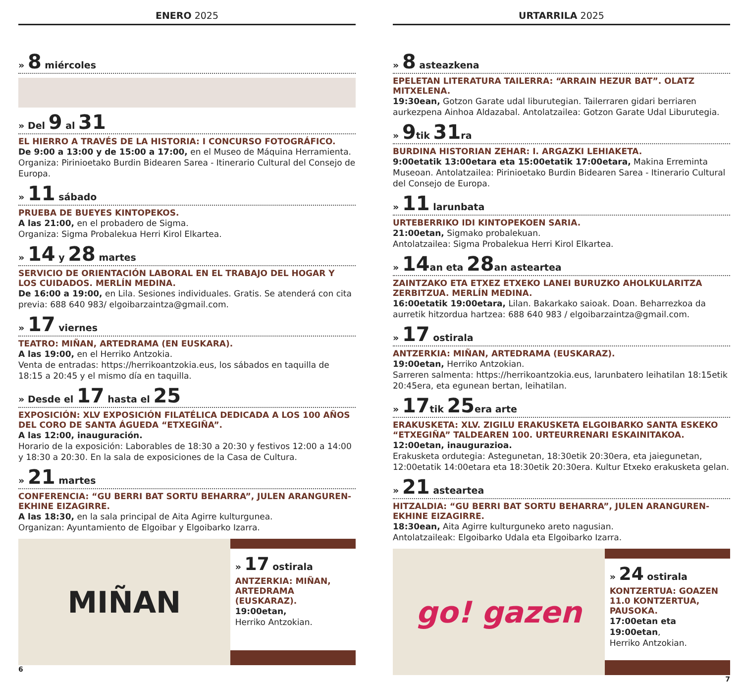ENERO 2025
» 8 miércoles
» Del 9 al 31
EL HIERRO A TRAVÉS DE LA HISTORIA: I CONCURSO FOTOGRÁFICO.
De 9:00 a 13:00 y de 15:00 a 17:00, en el Museo de Máquina Herramienta. Organiza: Pirinioetako Burdin Bidearen Sarea - Itinerario Cultural del Consejo de Europa.
» 11 sábado
PRUEBA DE BUEYES KINTOPEKOS.
A las 21:00, en el probadero de Sigma.
Organiza: Sigma Probalekua Herri Kirol Elkartea.
» 14 y 28 martes
SERVICIO DE ORIENTACIÓN LABORAL EN EL TRABAJO DEL HOGAR Y LOS CUIDADOS. MERLÍN MEDINA.
De 16:00 a 19:00, en Lila. Sesiones individuales. Gratis. Se atenderá con cita previa: 688 640 983/ elgoibarzaintza@gmail.com.
» 17 viernes
TEATRO: MIÑAN, ARTEDRAMA (EN EUSKARA).
A las 19:00, en el Herriko Antzokia.
Venta de entradas: https://herrikoantzokia.eus, los sábados en taquilla de 18:15 a 20:45 y el mismo día en taquilla.
» Desde el 17 hasta el 25
EXPOSICIÓN: XLV EXPOSICIÓN FILATÉLICA DEDICADA A LOS 100 AÑOS DEL CORO DE SANTA ÁGUEDA “ETXEGIÑA”.
A las 12:00, inauguración.
Horario de la exposición: Laborables de 18:30 a 20:30 y festivos 12:00 a 14:00 y 18:30 a 20:30. En la sala de exposiciones de la Casa de Cultura.
» 21 martes
CONFERENCIA: “GU BERRI BAT SORTU BEHARRA”, JULEN ARANGUREN-EKHINE EIZAGIRRE.
A las 18:30, en la sala principal de Aita Agirre kulturgunea.
Organizan: Ayuntamiento de Elgoibar y Elgoibarko Izarra.
MIÑAN
» 17 ostirala
ANTZERKIA: MIÑAN, ARTEDRAMA (EUSKARAZ).
19:00etan,
Herriko Antzokian.
6
URTARRILA 2025
» 8 asteazkena
EPELETAN LITERATURA TAILERRA: “ARRAIN HEZUR BAT”. OLATZ MITXELENA.
19:30ean, Gotzon Garate udal liburutegian. Tailerraren gidari berriaren aurkezpena Ainhoa Aldazabal. Antolatzailea: Gotzon Garate Udal Liburutegia.
» 9tik 31ra
BURDINA HISTORIAN ZEHAR: I. ARGAZKI LEHIAKETA.
9:00etatik 13:00etara eta 15:00etatik 17:00etara, Makina Erreminta Museoan. Antolatzailea: Pirinioetako Burdin Bidearen Sarea - Itinerario Cultural del Consejo de Europa.
» 11 larunbata
URTEBERRIKO IDI KINTOPEKOEN SARIA.
21:00etan, Sigmako probalekuan.
Antolatzailea: Sigma Probalekua Herri Kirol Elkartea.
» 14an eta 28an asteartea
ZAINTZAKO ETA ETXEZ ETXEKO LANEI BURUZKO AHOLKULARITZA ZERBITZUA. MERLÍN MEDINA.
16:00etatik 19:00etara, Lilan. Bakarkako saioak. Doan. Beharrezkoa da aurretik hitzordua hartzea: 688 640 983 / elgoibarzaintza@gmail.com.
» 17 ostirala
ANTZERKIA: MIÑAN, ARTEDRAMA (EUSKARAZ).
19:00etan, Herriko Antzokian.
Sarreren salmenta: https://herrikoantzokia.eus, larunbatero leihatilan 18:15etik 20:45era, eta egunean bertan, leihatilan.
» 17tik 25era arte
ERAKUSKETA: XLV. ZIGILU ERAKUSKETA ELGOIBARKO SANTA ESKEKO “ETXEGIÑA” TALDEAREN 100. URTEURRENARI ESKAINITAKOA.
12:00etan, inaugurazioa.
Erakusketa ordutegia: Astegunetan, 18:30etik 20:30era, eta jaiegunetan, 12:00etatik 14:00etara eta 18:30etik 20:30era. Kultur Etxeko erakusketa gelan.
» 21 asteartea
HITZALDIA: “GU BERRI BAT SORTU BEHARRA”, JULEN ARANGUREN-EKHINE EIZAGIRRE.
18:30ean, Aita Agirre kulturguneko areto nagusian.
Antolatzaileak: Elgoibarko Udala eta Elgoibarko Izarra.
go! gazen
» 24 ostirala
KONTZERTUA: GOAZEN 11.0 KONTZERTUA, PAUSOKA.
17:00etan eta 19:00etan,
Herriko Antzokian.
7